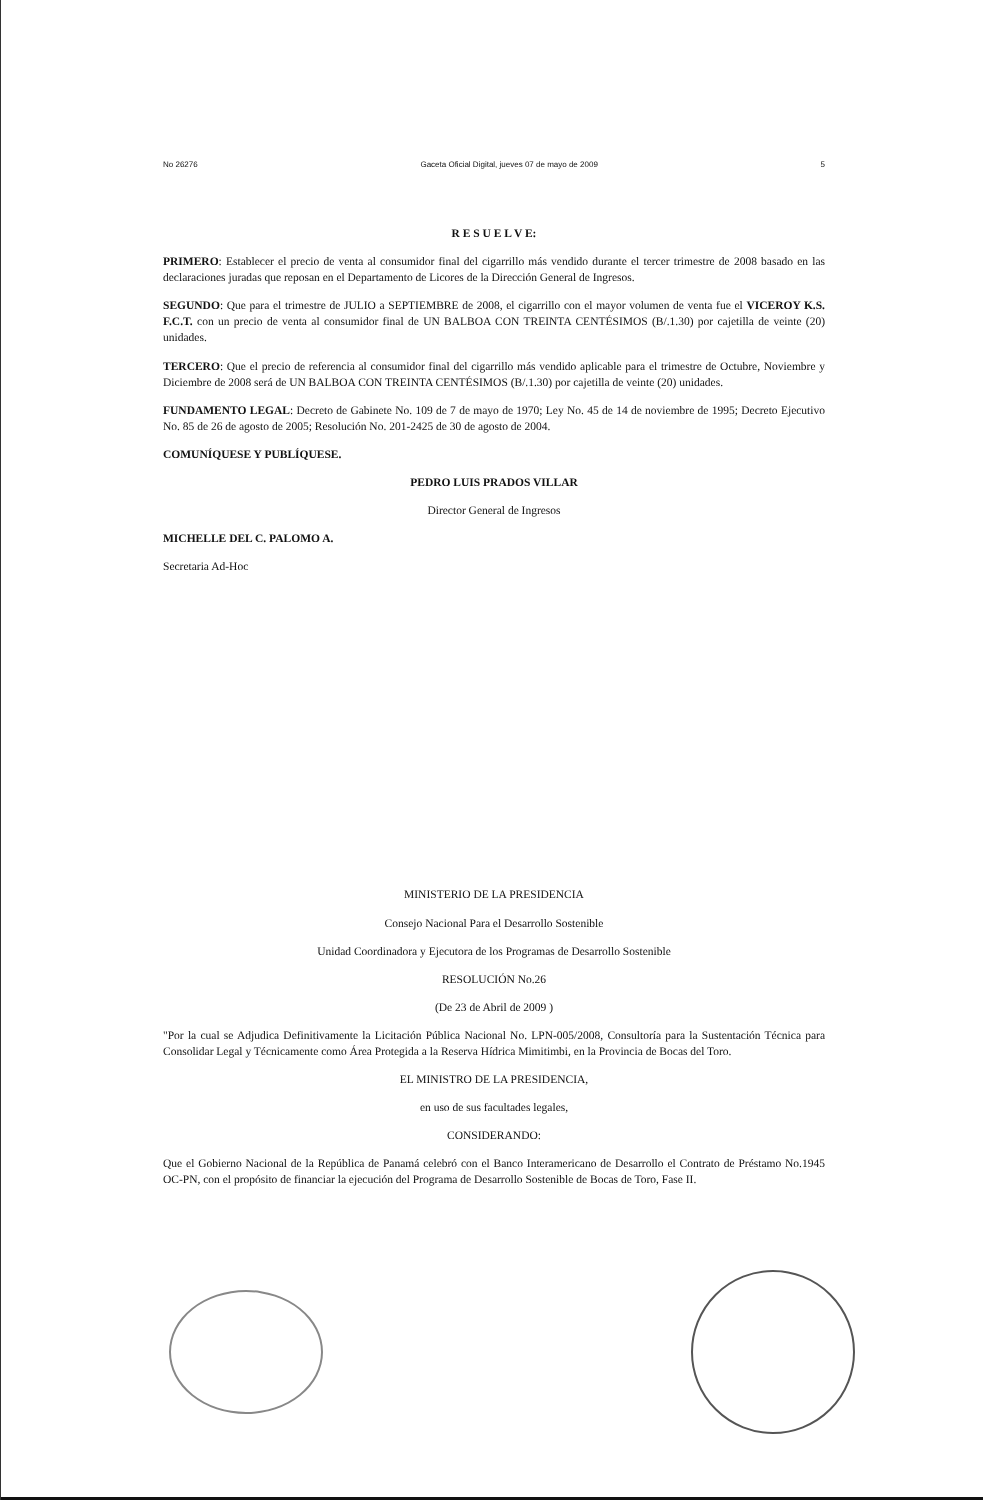No 26276 Gaceta Oficial Digital, jueves 07 de mayo de 2009 5
R E S U E L V E:
PRIMERO: Establecer el precio de venta al consumidor final del cigarrillo más vendido durante el tercer trimestre de 2008 basado en las declaraciones juradas que reposan en el Departamento de Licores de la Dirección General de Ingresos.
SEGUNDO: Que para el trimestre de JULIO a SEPTIEMBRE de 2008, el cigarrillo con el mayor volumen de venta fue el VICEROY K.S. F.C.T. con un precio de venta al consumidor final de UN BALBOA CON TREINTA CENTÉSIMOS (B/.1.30) por cajetilla de veinte (20) unidades.
TERCERO: Que el precio de referencia al consumidor final del cigarrillo más vendido aplicable para el trimestre de Octubre, Noviembre y Diciembre de 2008 será de UN BALBOA CON TREINTA CENTÉSIMOS (B/.1.30) por cajetilla de veinte (20) unidades.
FUNDAMENTO LEGAL: Decreto de Gabinete No. 109 de 7 de mayo de 1970; Ley No. 45 de 14 de noviembre de 1995; Decreto Ejecutivo No. 85 de 26 de agosto de 2005; Resolución No. 201-2425 de 30 de agosto de 2004.
COMUNÍQUESE Y PUBLÍQUESE.
PEDRO LUIS PRADOS VILLAR
Director General de Ingresos
MICHELLE DEL C. PALOMO A.
Secretaria Ad-Hoc
MINISTERIO DE LA PRESIDENCIA
Consejo Nacional Para el Desarrollo Sostenible
Unidad Coordinadora y Ejecutora de los Programas de Desarrollo Sostenible
RESOLUCIÓN No.26
(De 23 de Abril de 2009 )
"Por la cual se Adjudica Definitivamente la Licitación Pública Nacional No. LPN-005/2008, Consultoría para la Sustentación Técnica para Consolidar Legal y Técnicamente como Área Protegida a la Reserva Hídrica Mimitimbi, en la Provincia de Bocas del Toro.
EL MINISTRO DE LA PRESIDENCIA,
en uso de sus facultades legales,
CONSIDERANDO:
Que el Gobierno Nacional de la República de Panamá celebró con el Banco Interamericano de Desarrollo el Contrato de Préstamo No.1945 OC-PN, con el propósito de financiar la ejecución del Programa de Desarrollo Sostenible de Bocas de Toro, Fase II.